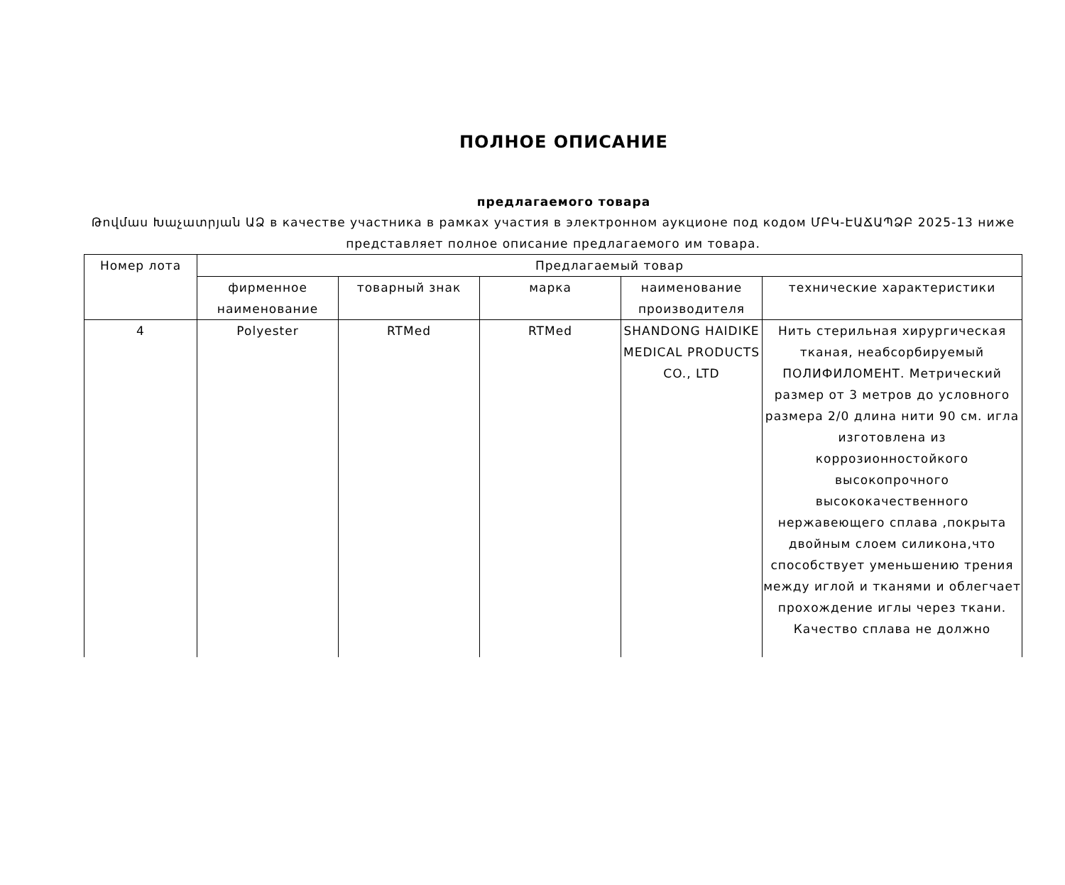ПОЛНОЕ ОПИСАНИЕ
предлагаемого товара
Թովմաս Խաչատրյան ԱՁ в качестве участника в рамках участия в электронном аукционе под кодом ՄԲԿ-ԷԱՃԱՊՁԲ 2025-13 ниже представляет полное описание предлагаемого им товара.
| Номер лота | Предлагаемый товар | | | | |
| --- | --- | --- | --- | --- | --- |
| | фирменное наименование | товарный знак | марка | наименование производителя | технические характеристики |
| 4 | Polyester | RTMed | RTMed | SHANDONG HAIDIKE MEDICAL PRODUCTS CO., LTD | Нить стерильная хирургическая тканая, неабсорбируемый ПОЛИФИЛОМЕНТ. Метрический размер от 3 метров до условного размера 2/0 длина нити 90 см. игла изготовлена из коррозионностойкого высокопрочного высококачественного нержавеющего сплава ,покрыта двойным слоем силикона,что способствует уменьшению трения между иглой и тканями и облегчает прохождение иглы через ткани. Качество сплава не должно |